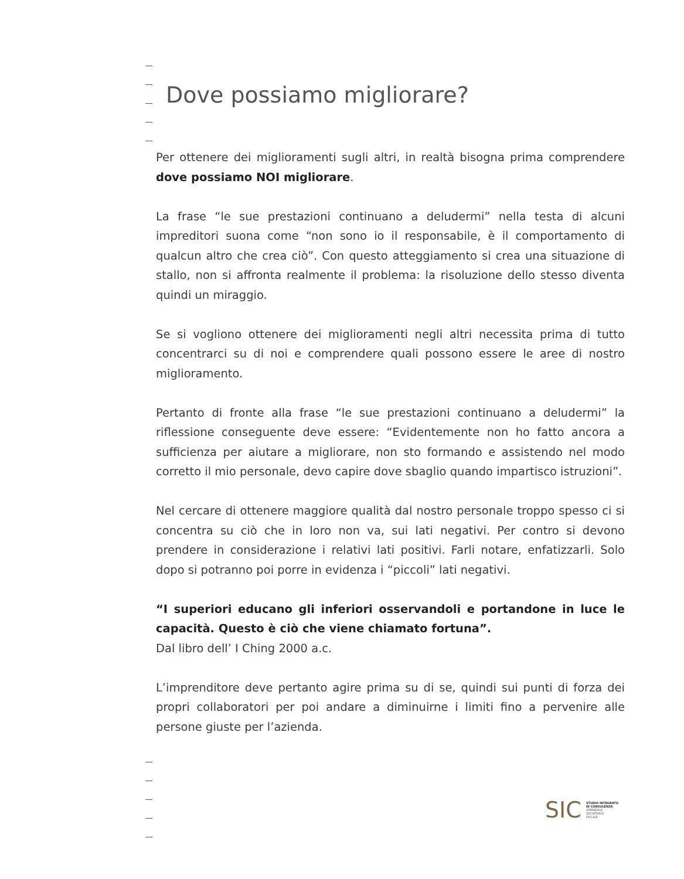Dove possiamo migliorare?
Per ottenere dei miglioramenti sugli altri, in realtà bisogna prima comprende­re dove possiamo NOI migliorare.
La frase “le sue prestazioni continuano a deludermi” nella testa di alcuni impreditori suona come “non sono io il responsabile, è il comportamento di qualcun altro che crea ciò”. Con questo atteggiamento si crea una situazione di stallo, non si affronta realmente il problema: la risoluzione dello stesso diventa quindi un miraggio.
Se si vogliono ottenere dei miglioramenti negli altri necessita prima di tutto concentrarci su di noi e comprendere quali possono essere le aree di nostro miglioramento.
Pertanto di fronte alla frase “le sue prestazioni continuano a deludermi” la riflessione conseguente deve essere: “Evidentemente non ho fatto ancora a sufficienza per aiutare a migliorare, non sto formando e assistendo nel modo corretto il mio personale, devo capire dove sbaglio quando impartisco istru­zioni”.
Nel cercare di ottenere maggiore qualità dal nostro personale troppo spesso ci si concentra su ciò che in loro non va, sui lati negativi. Per contro si devono prendere in considerazione i relativi lati positivi. Farli notare, enfatizzarli. Solo dopo si potranno poi porre in evidenza i “piccoli” lati negativi.
“I superiori educano gli inferiori osservandoli e portandone in luce le capaci­tà. Questo è ciò che viene chiamato fortuna”.
Dal libro dell’ I Ching 2000 a.c.
L’imprenditore deve pertanto agire prima su di se, quindi sui punti di forza dei propri collaboratori per poi andare a diminuirne i limiti fino a pervenire alle persone giuste per l’azienda.
SIC STUDIO INTEGRATO
DI CONSULENZA
AZIENDALE
SOCIETARIO
FISCALE